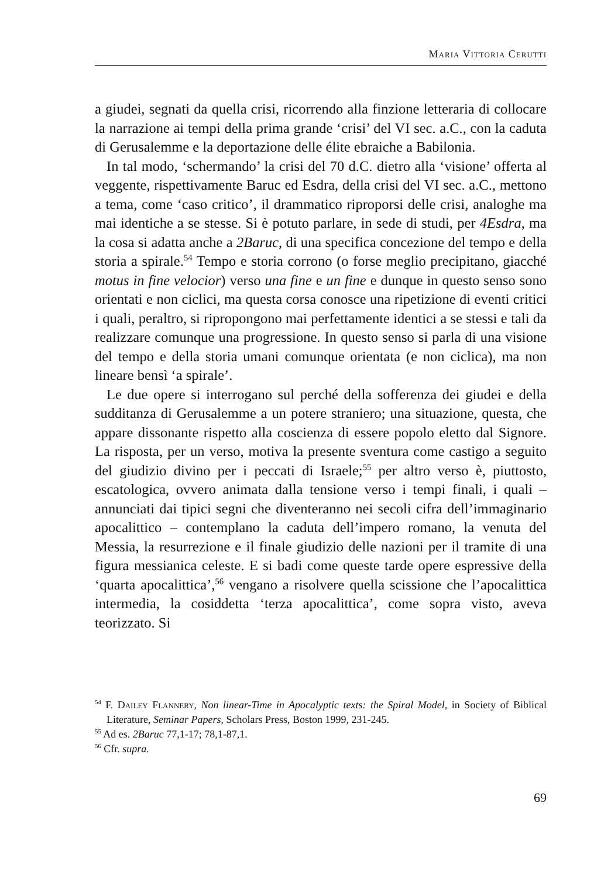Maria Vittoria Cerutti
a giudei, segnati da quella crisi, ricorrendo alla finzione letteraria di collocare la narrazione ai tempi della prima grande ‘crisi’ del VI sec. a.C., con la caduta di Gerusalemme e la deportazione delle élite ebraiche a Babilonia.
In tal modo, ‘schermando’ la crisi del 70 d.C. dietro alla ‘visione’ offerta al veggente, rispettivamente Baruc ed Esdra, della crisi del VI sec. a.C., mettono a tema, come ‘caso critico’, il drammatico riproporsi delle crisi, analoghe ma mai identiche a se stesse. Si è potuto parlare, in sede di studi, per 4Esdra, ma la cosa si adatta anche a 2Baruc, di una specifica concezione del tempo e della storia a spirale.<sup>54</sup> Tempo e storia corrono (o forse meglio precipitano, giacché motus in fine velocior) verso una fine e un fine e dunque in questo senso sono orientati e non ciclici, ma questa corsa conosce una ripetizione di eventi critici i quali, peraltro, si ripropongono mai perfettamente identici a se stessi e tali da realizzare comunque una progressione. In questo senso si parla di una visione del tempo e della storia umani comunque orientata (e non ciclica), ma non lineare bensì ‘a spirale’.
Le due opere si interrogano sul perché della sofferenza dei giudei e della sudditanza di Gerusalemme a un potere straniero; una situazione, questa, che appare dissonante rispetto alla coscienza di essere popolo eletto dal Signore. La risposta, per un verso, motiva la presente sventura come castigo a seguito del giudizio divino per i peccati di Israele;<sup>55</sup> per altro verso è, piuttosto, escatologica, ovvero animata dalla tensione verso i tempi finali, i quali – annunciati dai tipici segni che diventeranno nei secoli cifra dell’immaginario apocalittico – contemplano la caduta dell’impero romano, la venuta del Messia, la resurrezione e il finale giudizio delle nazioni per il tramite di una figura messianica celeste. E si badi come queste tarde opere espressive della ‘quarta apocalittica’,<sup>56</sup> vengano a risolvere quella scissione che l’apocalittica intermedia, la cosiddetta ‘terza apocalittica’, come sopra visto, aveva teorizzato. Si
<sup>54</sup> F. Dailey Flannery, Non linear-Time in Apocalyptic texts: the Spiral Model, in Society of Biblical Literature, Seminar Papers, Scholars Press, Boston 1999, 231-245.
<sup>55</sup> Ad es. 2Baruc 77,1-17; 78,1-87,1.
<sup>56</sup> Cfr. supra.
69